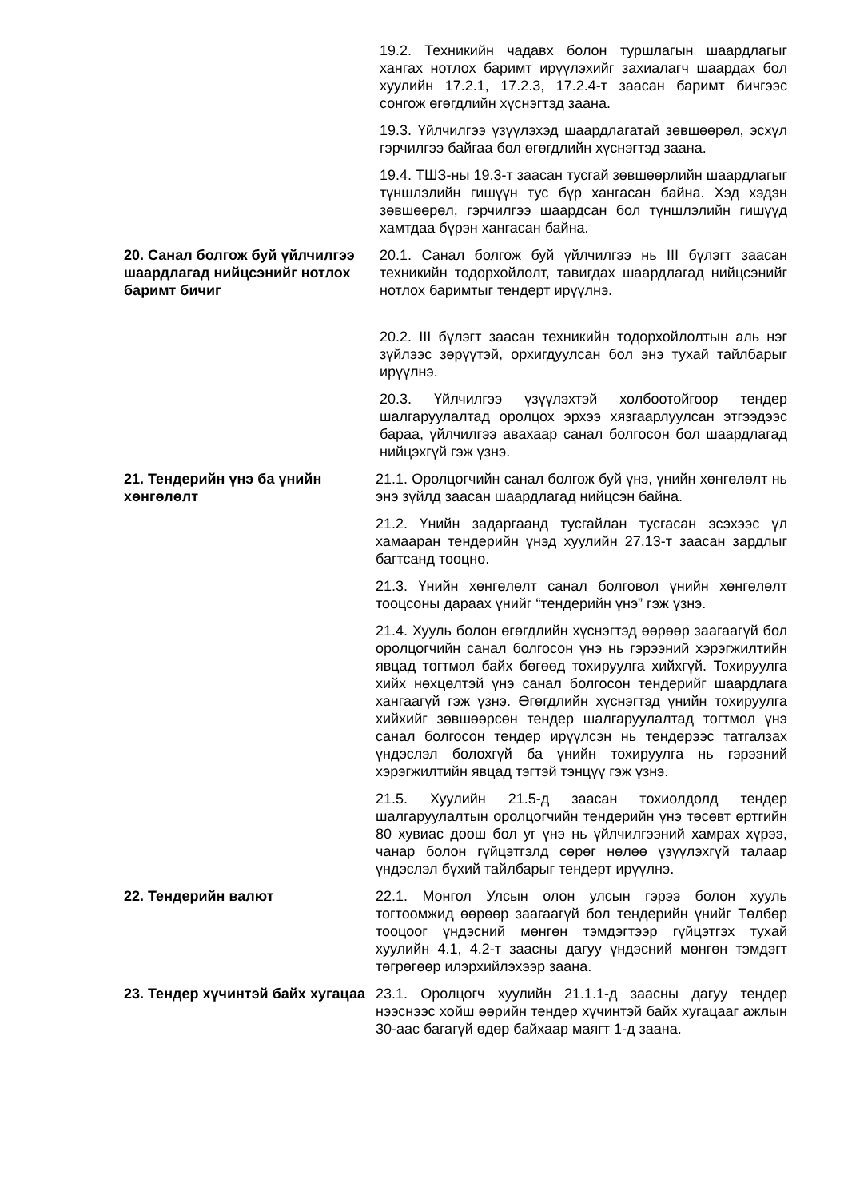19.2. Техникийн чадавх болон туршлагын шаардлагыг хангах нотлох баримт ирүүлэхийг захиалагч шаардах бол хуулийн 17.2.1, 17.2.3, 17.2.4-т заасан баримт бичгээс сонгож өгөгдлийн хүснэгтэд заана.
19.3. Үйлчилгээ үзүүлэхэд шаардлагатай зөвшөөрөл, эсхүл гэрчилгээ байгаа бол өгөгдлийн хүснэгтэд заана.
19.4. ТШЗ-ны 19.3-т заасан тусгай зөвшөөрлийн шаардлагыг түншлэлийн гишүүн тус бүр хангасан байна. Хэд хэдэн зөвшөөрөл, гэрчилгээ шаардсан бол түншлэлийн гишүүд хамтдаа бүрэн хангасан байна.
20. Санал болгож буй үйлчилгээ шаардлагад нийцсэнийг нотлох баримт бичиг
20.1. Санал болгож буй үйлчилгээ нь III бүлэгт заасан техникийн тодорхойлолт, тавигдах шаардлагад нийцсэнийг нотлох баримтыг тендерт ирүүлнэ.
20.2. III бүлэгт заасан техникийн тодорхойлолтын аль нэг зүйлээс зөрүүтэй, орхигдуулсан бол энэ тухай тайлбарыг ирүүлнэ.
20.3. Үйлчилгээ үзүүлэхтэй холбоотойгоор тендер шалгаруулалтад оролцох эрхээ хязгаарлуулсан этгээдээс бараа, үйлчилгээ авахаар санал болгосон бол шаардлагад нийцэхгүй гэж үзнэ.
21. Тендерийн үнэ ба үнийн хөнгөлөлт
21.1. Оролцогчийн санал болгож буй үнэ, үнийн хөнгөлөлт нь энэ зүйлд заасан шаардлагад нийцсэн байна.
21.2. Үнийн задаргаанд тусгайлан тусгасан эсэхээс үл хамааран тендерийн үнэд хуулийн 27.13-т заасан зардлыг багтсанд тооцно.
21.3. Үнийн хөнгөлөлт санал болговол үнийн хөнгөлөлт тооцсоны дараах үнийг “тендерийн үнэ” гэж үзнэ.
21.4. Хууль болон өгөгдлийн хүснэгтэд өөрөөр заагаагүй бол оролцогчийн санал болгосон үнэ нь гэрээний хэрэгжилтийн явцад тогтмол байх бөгөөд тохируулга хийхгүй. Тохируулга хийх нөхцөлтэй үнэ санал болгосон тендерийг шаардлага хангаагүй гэж үзнэ. Өгөгдлийн хүснэгтэд үнийн тохируулга хийхийг зөвшөөрсөн тендер шалгаруулалтад тогтмол үнэ санал болгосон тендер ирүүлсэн нь тендерээс татгалзах үндэслэл болохгүй ба үнийн тохируулга нь гэрээний хэрэгжилтийн явцад тэгтэй тэнцүү гэж үзнэ.
21.5. Хуулийн 21.5-д заасан тохиолдолд тендер шалгаруулалтын оролцогчийн тендерийн үнэ төсөвт өртгийн 80 хувиас доош бол уг үнэ нь үйлчилгээний хамрах хүрээ, чанар болон гүйцэтгэлд сөрөг нөлөө үзүүлэхгүй талаар үндэслэл бүхий тайлбарыг тендерт ирүүлнэ.
22. Тендерийн валют 22.1. Монгол Улсын олон улсын гэрээ болон хууль тогтоомжид өөрөөр заагаагүй бол тендерийн үнийг Төлбөр тооцоог үндэсний мөнгөн тэмдэгтээр гүйцэтгэх тухай хуулийн 4.1, 4.2-т заасны дагуу үндэсний мөнгөн тэмдэгт төгрөгөөр илэрхийлэхээр заана.
23. Тендер хүчинтэй байх хугацаа
23.1. Оролцогч хуулийн 21.1.1-д заасны дагуу тендер нээснээс хойш өөрийн тендер хүчинтэй байх хугацааг ажлын 30-аас багагүй өдөр байхаар маягт 1-д заана.